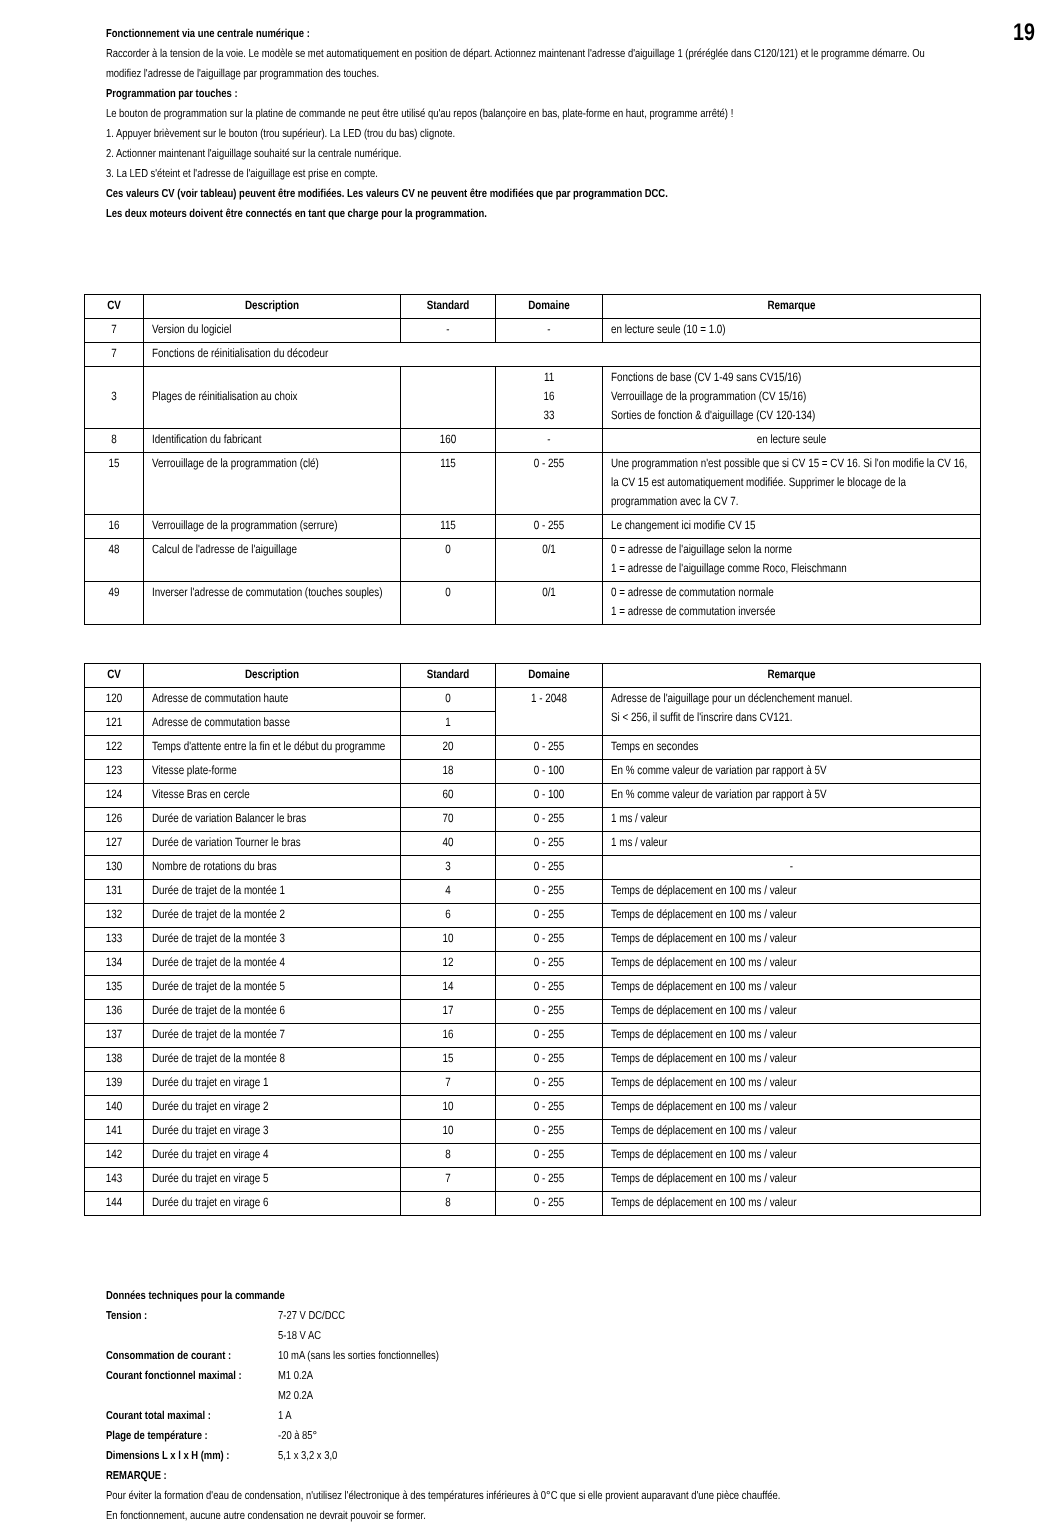19
Fonctionnement via une centrale numérique :
Raccorder à la tension de la voie. Le modèle se met automatiquement en position de départ. Actionnez maintenant l'adresse d'aiguillage 1 (préréglée dans C120/121) et le programme démarre. Ou modifiez l'adresse de l'aiguillage par programmation des touches.
Programmation par touches :
Le bouton de programmation sur la platine de commande ne peut être utilisé qu'au repos (balançoire en bas, plate-forme en haut, programme arrêté) !
1. Appuyer brièvement sur le bouton (trou supérieur). La LED (trou du bas) clignote.
2. Actionner maintenant l'aiguillage souhaité sur la centrale numérique.
3. La LED s'éteint et l'adresse de l'aiguillage est prise en compte.
Ces valeurs CV (voir tableau) peuvent être modifiées. Les valeurs CV ne peuvent être modifiées que par programmation DCC.
Les deux moteurs doivent être connectés en tant que charge pour la programmation.
| CV | Description | Standard | Domaine | Remarque |
| --- | --- | --- | --- | --- |
| 7 | Version du logiciel | - | - | en lecture seule (10 = 1.0) |
| 7 | Fonctions de réinitialisation du décodeur | | | |
| 3 | Plages de réinitialisation au choix | | 11 16 33 | Fonctions de base (CV 1-49 sans CV15/16) Verrouillage de la programmation (CV 15/16) Sorties de fonction & d'aiguillage (CV 120-134) |
| 8 | Identification du fabricant | 160 | - | en lecture seule |
| 15 | Verrouillage de la programmation (clé) | 115 | 0 - 255 | Une programmation n'est possible que si CV 15 = CV 16. Si l'on modifie la CV 16, la CV 15 est automatiquement modifiée. Supprimer le blocage de la programmation avec la CV 7. |
| 16 | Verrouillage de la programmation (serrure) | 115 | 0 - 255 | Le changement ici modifie CV 15 |
| 48 | Calcul de l'adresse de l'aiguillage | 0 | 0/1 | 0 = adresse de l'aiguillage selon la norme 1 = adresse de l'aiguillage comme Roco, Fleischmann |
| 49 | Inverser l'adresse de commutation (touches souples) | 0 | 0/1 | 0 = adresse de commutation normale 1 = adresse de commutation inversée |
| CV | Description | Standard | Domaine | Remarque |
| --- | --- | --- | --- | --- |
| 120 | Adresse de commutation haute | 0 | 1 - 2048 | Adresse de l'aiguillage pour un déclenchement manuel. Si < 256, il suffit de l'inscrire dans CV121. |
| 121 | Adresse de commutation basse | 1 | | |
| 122 | Temps d'attente entre la fin et le début du programme | 20 | 0 - 255 | Temps en secondes |
| 123 | Vitesse plate-forme | 18 | 0 - 100 | En % comme valeur de variation par rapport à 5V |
| 124 | Vitesse Bras en cercle | 60 | 0 - 100 | En % comme valeur de variation par rapport à 5V |
| 126 | Durée de variation Balancer le bras | 70 | 0 - 255 | 1 ms / valeur |
| 127 | Durée de variation Tourner le bras | 40 | 0 - 255 | 1 ms / valeur |
| 130 | Nombre de rotations du bras | 3 | 0 - 255 | - |
| 131 | Durée de trajet de la montée 1 | 4 | 0 - 255 | Temps de déplacement en 100 ms / valeur |
| 132 | Durée de trajet de la montée 2 | 6 | 0 - 255 | Temps de déplacement en 100 ms / valeur |
| 133 | Durée de trajet de la montée 3 | 10 | 0 - 255 | Temps de déplacement en 100 ms / valeur |
| 134 | Durée de trajet de la montée 4 | 12 | 0 - 255 | Temps de déplacement en 100 ms / valeur |
| 135 | Durée de trajet de la montée 5 | 14 | 0 - 255 | Temps de déplacement en 100 ms / valeur |
| 136 | Durée de trajet de la montée 6 | 17 | 0 - 255 | Temps de déplacement en 100 ms / valeur |
| 137 | Durée de trajet de la montée 7 | 16 | 0 - 255 | Temps de déplacement en 100 ms / valeur |
| 138 | Durée de trajet de la montée 8 | 15 | 0 - 255 | Temps de déplacement en 100 ms / valeur |
| 139 | Durée du trajet en virage 1 | 7 | 0 - 255 | Temps de déplacement en 100 ms / valeur |
| 140 | Durée du trajet en virage 2 | 10 | 0 - 255 | Temps de déplacement en 100 ms / valeur |
| 141 | Durée du trajet en virage 3 | 10 | 0 - 255 | Temps de déplacement en 100 ms / valeur |
| 142 | Durée du trajet en virage 4 | 8 | 0 - 255 | Temps de déplacement en 100 ms / valeur |
| 143 | Durée du trajet en virage 5 | 7 | 0 - 255 | Temps de déplacement en 100 ms / valeur |
| 144 | Durée du trajet en virage 6 | 8 | 0 - 255 | Temps de déplacement en 100 ms / valeur |
Données techniques pour la commande
| Tension : | 7-27 V DC/DCC 5-18 V AC |
| Consommation de courant : | 10 mA (sans les sorties fonctionnelles) |
| Courant fonctionnel maximal : | M1 0.2A M2 0.2A |
| Courant total maximal : | 1 A |
| Plage de température : | -20 à 85° |
| Dimensions L x l x H (mm) : | 5,1 x 3,2 x 3,0 |
REMARQUE :
Pour éviter la formation d'eau de condensation, n'utilisez l'électronique à des températures inférieures à 0°C que si elle provient auparavant d'une pièce chauffée.
En fonctionnement, aucune autre condensation ne devrait pouvoir se former.